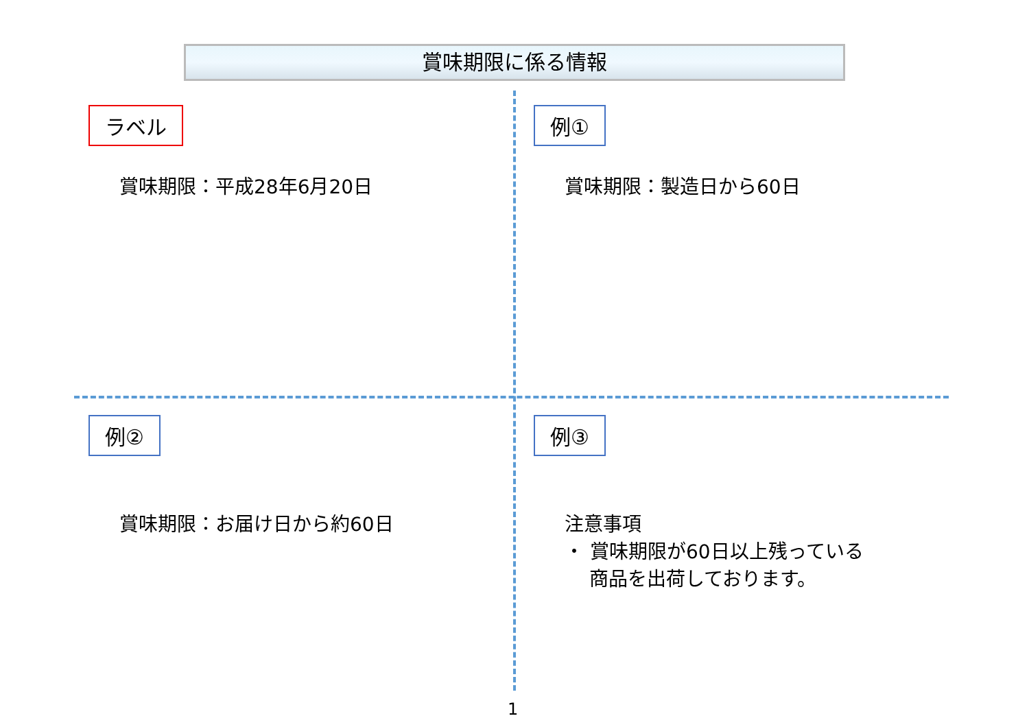賞味期限に係る情報
ラベル
賞味期限：平成28年6月20日
例①
賞味期限：製造日から60日
例②
賞味期限：お届け日から約60日
例③
注意事項
・ 賞味期限が60日以上残っている
商品を出荷しております。
1